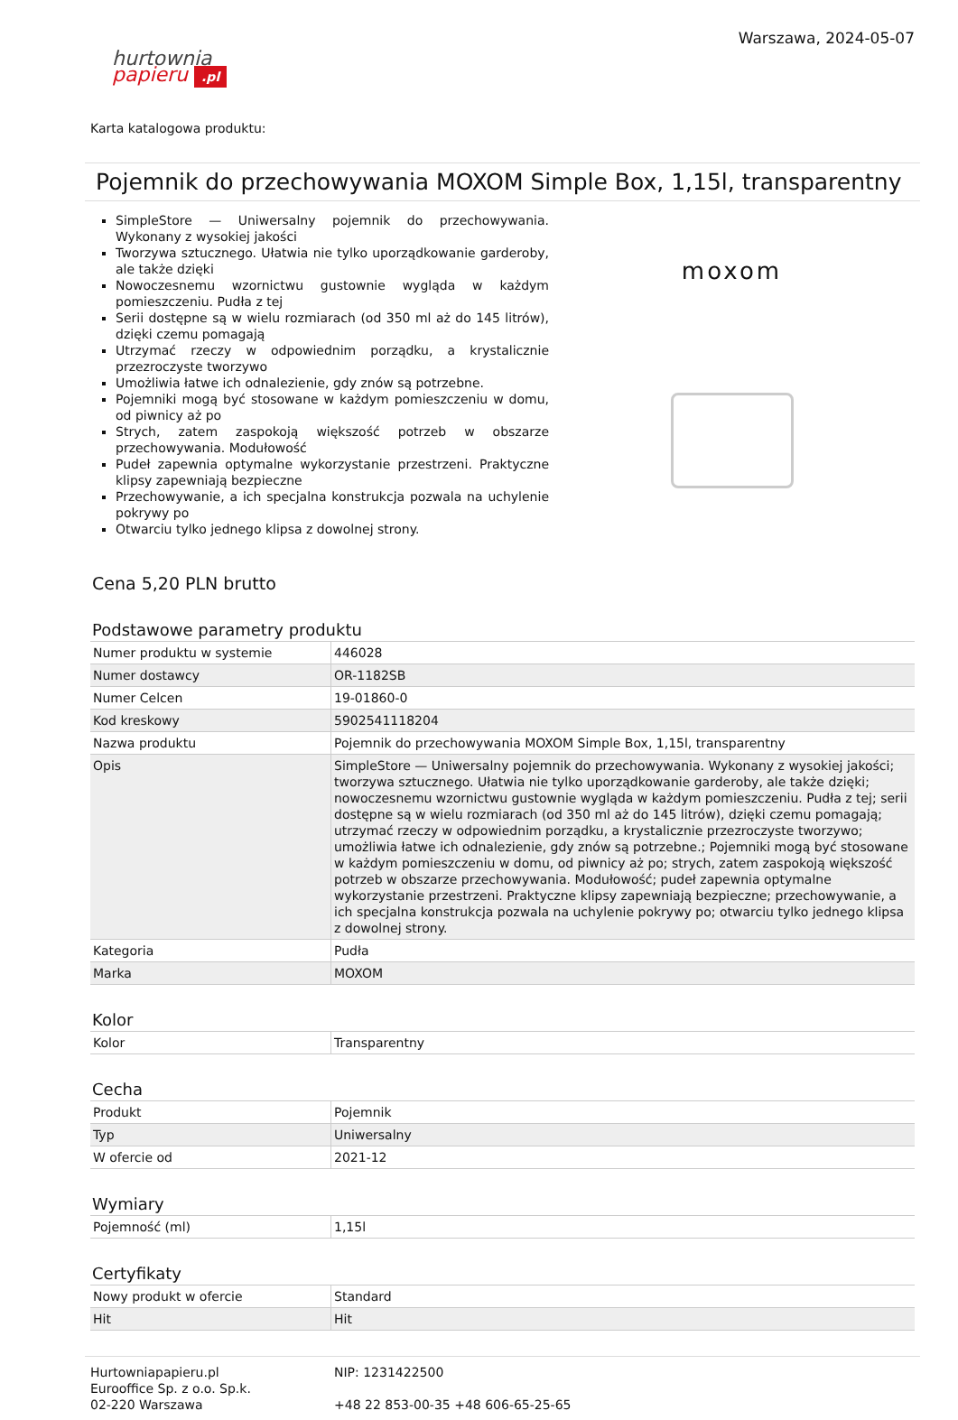Warszawa, 2024-05-07
hurtownia
papieru .pl
Karta katalogowa produktu:
Pojemnik do przechowywania MOXOM Simple Box, 1,15l, transparentny
SimpleStore — Uniwersalny pojemnik do przechowywania. Wykonany z wysokiej jakości
Tworzywa sztucznego. Ułatwia nie tylko uporządkowanie garderoby, ale także dzięki
Nowoczesnemu wzornictwu gustownie wygląda w każdym pomieszczeniu. Pudła z tej
Serii dostępne są w wielu rozmiarach (od 350 ml aż do 145 litrów), dzięki czemu pomagają
Utrzymać rzeczy w odpowiednim porządku, a krystalicznie przezroczyste tworzywo
Umożliwia łatwe ich odnalezienie, gdy znów są potrzebne.
Pojemniki mogą być stosowane w każdym pomieszczeniu w domu, od piwnicy aż po
Strych, zatem zaspokoją większość potrzeb w obszarze przechowywania. Modułowość
Pudeł zapewnia optymalne wykorzystanie przestrzeni. Praktyczne klipsy zapewniają bezpieczne
Przechowywanie, a ich specjalna konstrukcja pozwala na uchylenie pokrywy po
Otwarciu tylko jednego klipsa z dowolnej strony.
moxom
Cena 5,20 PLN brutto
Podstawowe parametry produktu
| Numer produktu w systemie | 446028 |
| Numer dostawcy | OR-1182SB |
| Numer Celcen | 19-01860-0 |
| Kod kreskowy | 5902541118204 |
| Nazwa produktu | Pojemnik do przechowywania MOXOM Simple Box, 1,15l, transparentny |
| Opis | SimpleStore — Uniwersalny pojemnik do przechowywania. Wykonany z wysokiej jakości; tworzywa sztucznego. Ułatwia nie tylko uporządkowanie garderoby, ale także dzięki; nowoczesnemu wzornictwu gustownie wygląda w każdym pomieszczeniu. Pudła z tej; serii dostępne są w wielu rozmiarach (od 350 ml aż do 145 litrów), dzięki czemu pomagają; utrzymać rzeczy w odpowiednim porządku, a krystalicznie przezroczyste tworzywo; umożliwia łatwe ich odnalezienie, gdy znów są potrzebne.; Pojemniki mogą być stosowane w każdym pomieszczeniu w domu, od piwnicy aż po; strych, zatem zaspokoją większość potrzeb w obszarze przechowywania. Modułowość; pudeł zapewnia optymalne wykorzystanie przestrzeni. Praktyczne klipsy zapewniają bezpieczne; przechowywanie, a ich specjalna konstrukcja pozwala na uchylenie pokrywy po; otwarciu tylko jednego klipsa z dowolnej strony. |
| Kategoria | Pudła |
| Marka | MOXOM |
Kolor
| Kolor | Transparentny |
Cecha
| Produkt | Pojemnik |
| Typ | Uniwersalny |
| W ofercie od | 2021-12 |
Wymiary
| Pojemność (ml) | 1,15l |
Certyfikaty
| Nowy produkt w ofercie | Standard |
| Hit | Hit |
Hurtowniapapieru.pl
Eurooffice Sp. z o.o. Sp.k.
02-220 Warszawa
NIP: 1231422500
+48 22 853-00-35 +48 606-65-25-65